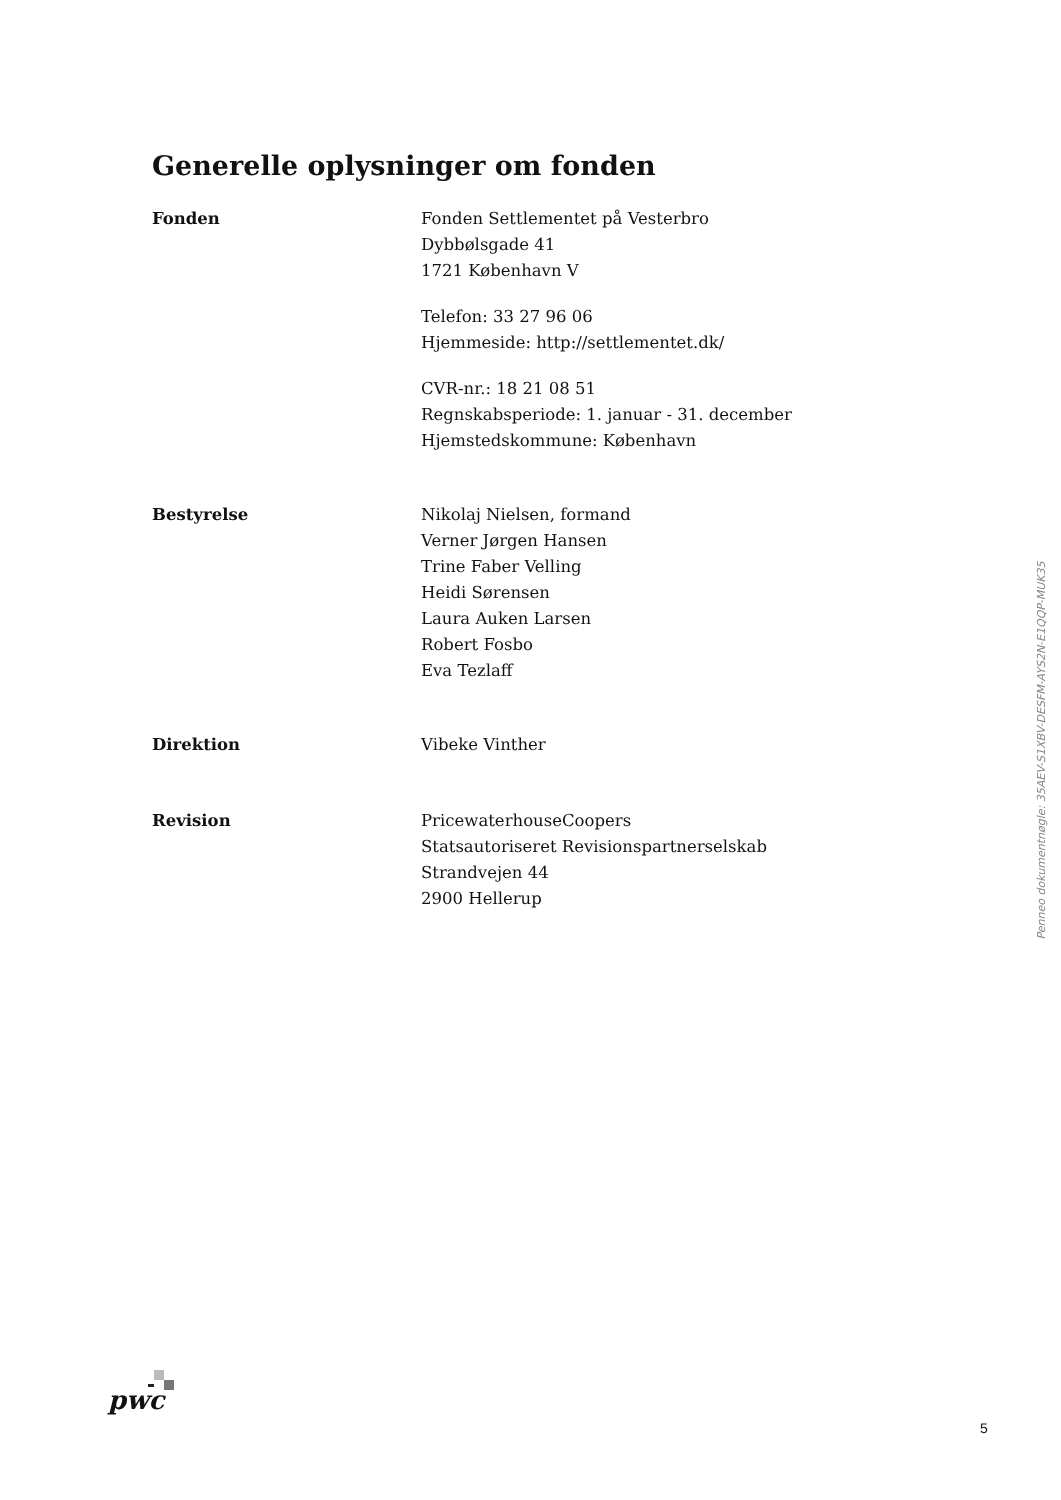Generelle oplysninger om fonden
Fonden Fonden Settlementet på Vesterbro
Dybbølsgade 41
1721 København V
Telefon: 33 27 96 06
Hjemmeside: http://settlementet.dk/
CVR-nr.: 18 21 08 51
Regnskabsperiode: 1. januar - 31. december
Hjemstedskommune: København
Bestyrelse Nikolaj Nielsen, formand
Verner Jørgen Hansen
Trine Faber Velling
Heidi Sørensen
Laura Auken Larsen
Robert Fosbo
Eva Tezlaff
Direktion Vibeke Vinther
Revision PricewaterhouseCoopers
Statsautoriseret Revisionspartnerselskab
Strandvejen 44
2900 Hellerup
Penneo dokumentnøgle: 35AEV-S1XBV-DESFM-AYS2N-E1QQP-MUK35
pwc
5